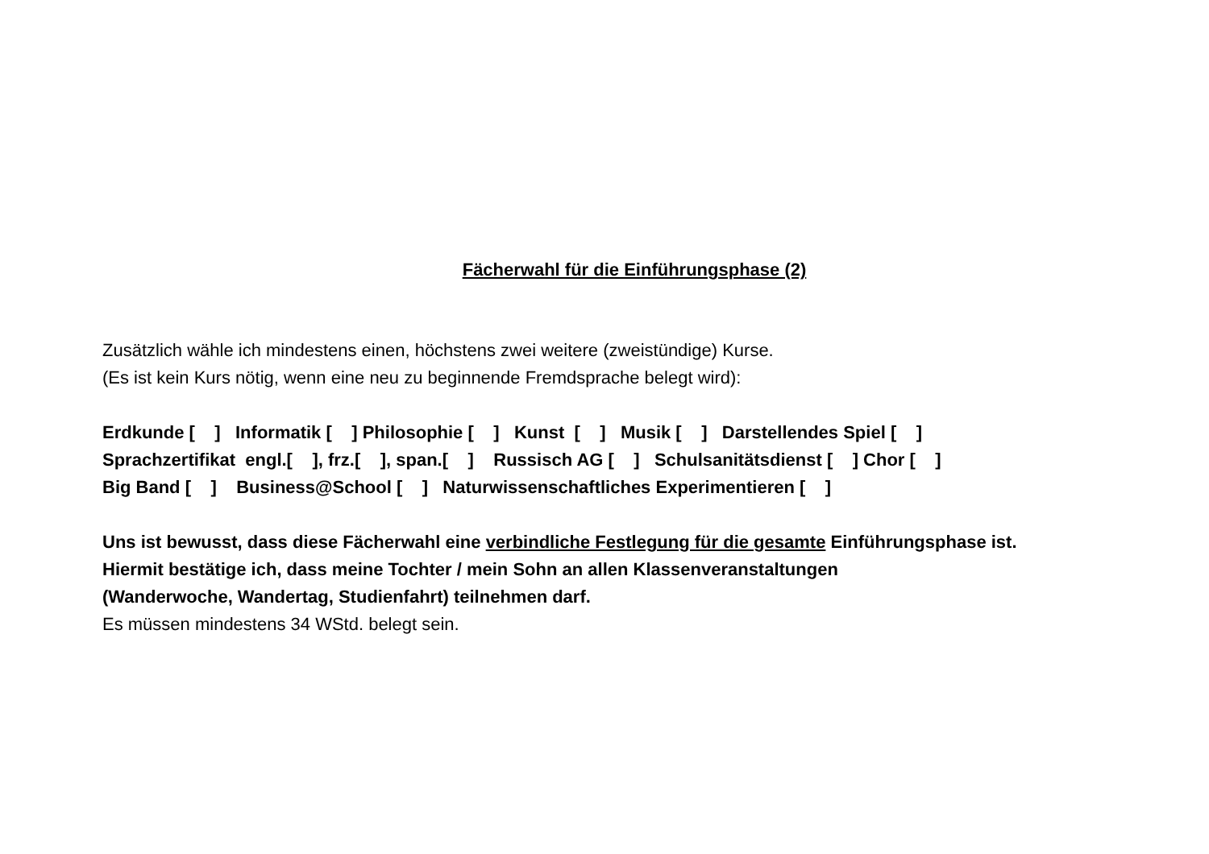Fächerwahl für die Einführungsphase (2)
Zusätzlich wähle ich mindestens einen, höchstens zwei weitere (zweistündige) Kurse.
(Es ist kein Kurs nötig, wenn eine neu zu beginnende Fremdsprache belegt wird):
Erdkunde [ ] Informatik [ ] Philosophie [ ] Kunst [ ] Musik [ ] Darstellendes Spiel [ ]
Sprachzertifikat engl.[ ], frz.[ ], span.[ ] Russisch AG [ ] Schulsanitätsdienst [ ] Chor [ ]
Big Band [ ] Business@School [ ] Naturwissenschaftliches Experimentieren [ ]
Uns ist bewusst, dass diese Fächerwahl eine verbindliche Festlegung für die gesamte Einführungsphase ist.
Hiermit bestätige ich, dass meine Tochter / mein Sohn an allen Klassenveranstaltungen
(Wanderwoche, Wandertag, Studienfahrt) teilnehmen darf.
Es müssen mindestens 34 WStd. belegt sein.